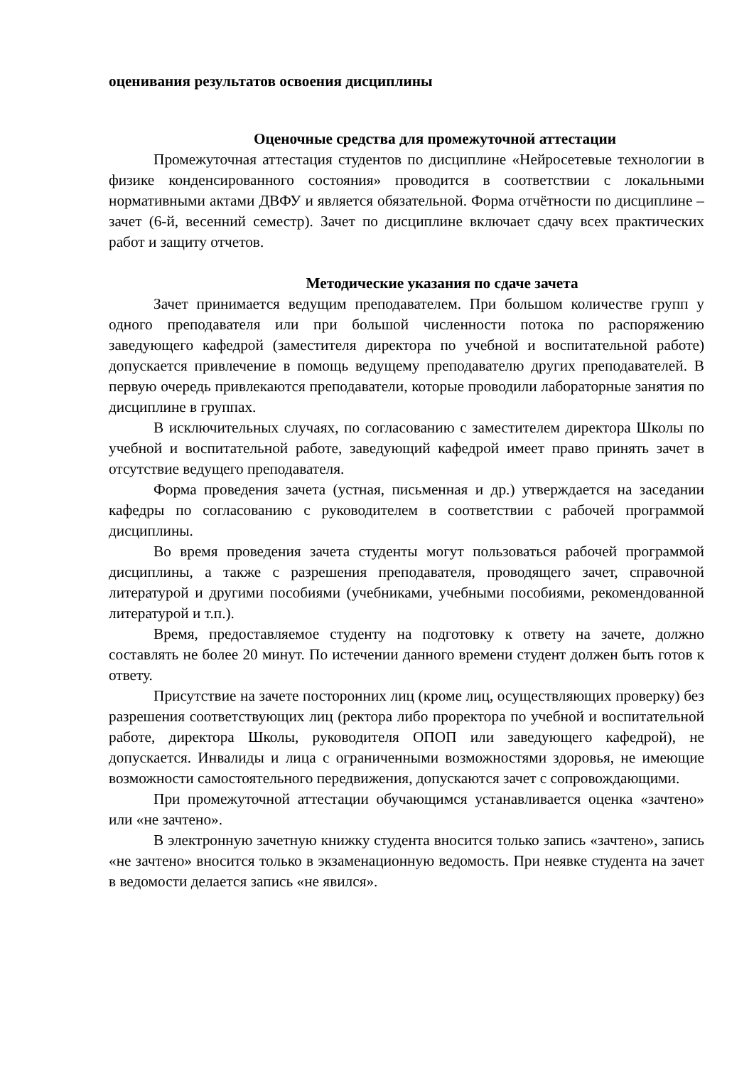оценивания результатов освоения дисциплины
Оценочные средства для промежуточной аттестации
Промежуточная аттестация студентов по дисциплине «Нейросетевые технологии в физике конденсированного состояния» проводится в соответствии с локальными нормативными актами ДВФУ и является обязательной. Форма отчётности по дисциплине – зачет (6-й, весенний семестр). Зачет по дисциплине включает сдачу всех практических работ и защиту отчетов.
Методические указания по сдаче зачета
Зачет принимается ведущим преподавателем. При большом количестве групп у одного преподавателя или при большой численности потока по распоряжению заведующего кафедрой (заместителя директора по учебной и воспитательной работе) допускается привлечение в помощь ведущему преподавателю других преподавателей. В первую очередь привлекаются преподаватели, которые проводили лабораторные занятия по дисциплине в группах.
В исключительных случаях, по согласованию с заместителем директора Школы по учебной и воспитательной работе, заведующий кафедрой имеет право принять зачет в отсутствие ведущего преподавателя.
Форма проведения зачета (устная, письменная и др.) утверждается на заседании кафедры по согласованию с руководителем в соответствии с рабочей программой дисциплины.
Во время проведения зачета студенты могут пользоваться рабочей программой дисциплины, а также с разрешения преподавателя, проводящего зачет, справочной литературой и другими пособиями (учебниками, учебными пособиями, рекомендованной литературой и т.п.).
Время, предоставляемое студенту на подготовку к ответу на зачете, должно составлять не более 20 минут. По истечении данного времени студент должен быть готов к ответу.
Присутствие на зачете посторонних лиц (кроме лиц, осуществляющих проверку) без разрешения соответствующих лиц (ректора либо проректора по учебной и воспитательной работе, директора Школы, руководителя ОПОП или заведующего кафедрой), не допускается. Инвалиды и лица с ограниченными возможностями здоровья, не имеющие возможности самостоятельного передвижения, допускаются зачет с сопровождающими.
При промежуточной аттестации обучающимся устанавливается оценка «зачтено» или «не зачтено».
В электронную зачетную книжку студента вносится только запись «зачтено», запись «не зачтено» вносится только в экзаменационную ведомость. При неявке студента на зачет в ведомости делается запись «не явился».